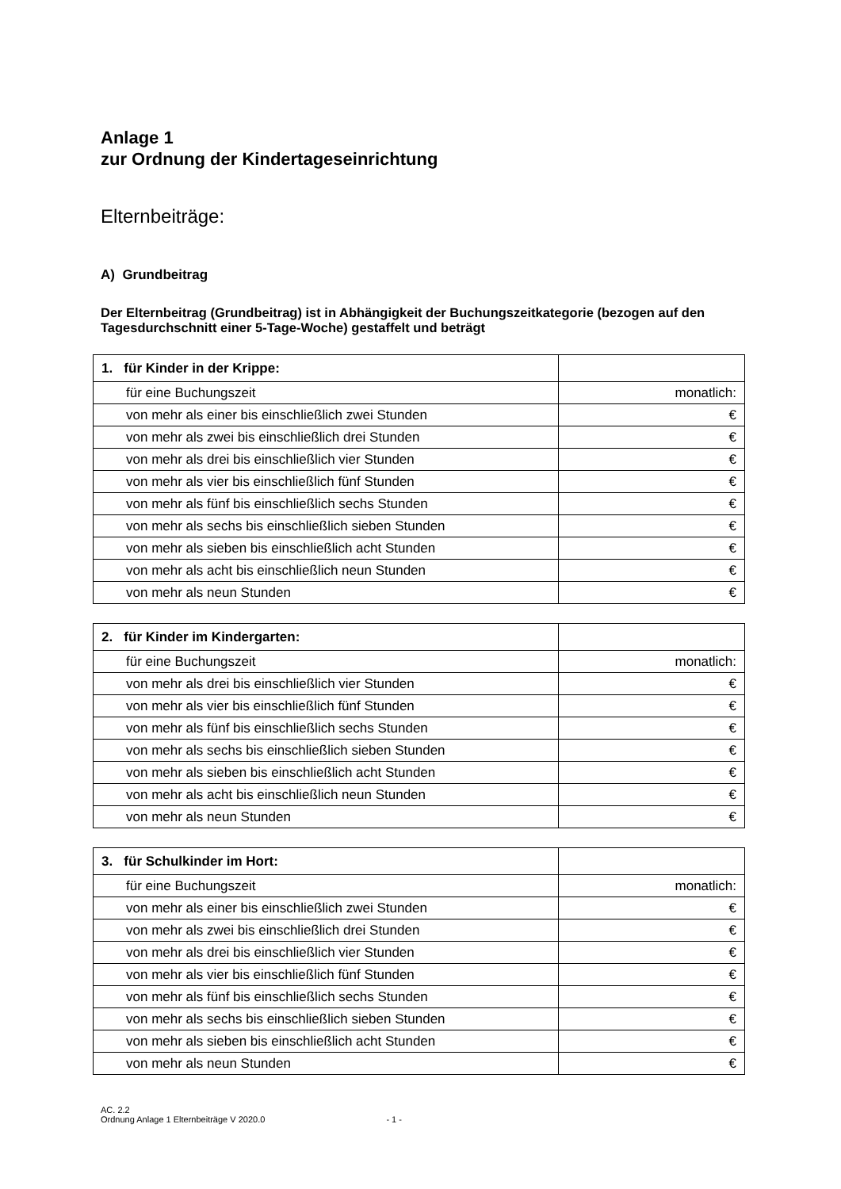Anlage 1
zur Ordnung der Kindertageseinrichtung
Elternbeiträge:
A) Grundbeitrag
Der Elternbeitrag (Grundbeitrag) ist in Abhängigkeit der Buchungszeitkategorie (bezogen auf den Tagesdurchschnitt einer 5-Tage-Woche) gestaffelt und beträgt
| 1. für Kinder in der Krippe: | |
| für eine Buchungszeit | monatlich: |
| von mehr als einer bis einschließlich zwei Stunden | € |
| von mehr als zwei bis einschließlich drei Stunden | € |
| von mehr als drei bis einschließlich vier Stunden | € |
| von mehr als vier bis einschließlich fünf Stunden | € |
| von mehr als fünf bis einschließlich sechs Stunden | € |
| von mehr als sechs bis einschließlich sieben Stunden | € |
| von mehr als sieben bis einschließlich acht Stunden | € |
| von mehr als acht bis einschließlich neun Stunden | € |
| von mehr als neun Stunden | € |
| 2. für Kinder im Kindergarten: | |
| für eine Buchungszeit | monatlich: |
| von mehr als drei bis einschließlich vier Stunden | € |
| von mehr als vier bis einschließlich fünf Stunden | € |
| von mehr als fünf bis einschließlich sechs Stunden | € |
| von mehr als sechs bis einschließlich sieben Stunden | € |
| von mehr als sieben bis einschließlich acht Stunden | € |
| von mehr als acht bis einschließlich neun Stunden | € |
| von mehr als neun Stunden | € |
| 3. für Schulkinder im Hort: | |
| für eine Buchungszeit | monatlich: |
| von mehr als einer bis einschließlich zwei Stunden | € |
| von mehr als zwei bis einschließlich drei Stunden | € |
| von mehr als drei bis einschließlich vier Stunden | € |
| von mehr als vier bis einschließlich fünf Stunden | € |
| von mehr als fünf bis einschließlich sechs Stunden | € |
| von mehr als sechs bis einschließlich sieben Stunden | € |
| von mehr als sieben bis einschließlich acht Stunden | € |
| von mehr als neun Stunden | € |
AC. 2.2
Ordnung Anlage 1 Elternbeiträge V 2020.0 - 1 -